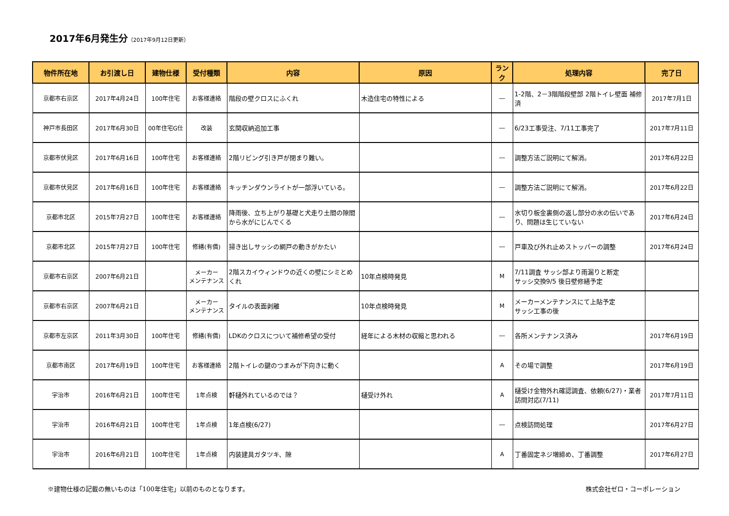2017年6月発生分（2017年9月12日更新）
| 物件所在地 | お引渡し日 | 建物仕様 | 受付種類 | 内容 | 原因 | ランク | 処理内容 | 完了日 |
| --- | --- | --- | --- | --- | --- | --- | --- | --- |
| 京都市右京区 | 2017年4月24日 | 100年住宅 | お客様連絡 | 階段の壁クロスにふくれ | 木造住宅の特性による | ― | 1-2階、2－3階階段壁部 2階トイレ壁面 補修済 | 2017年7月1日 |
| 神戸市長田区 | 2017年6月30日 | 00年住宅G仕 | 改装 | 玄関収納追加工事 | | ― | 6/23工事受注、7/11工事完了 | 2017年7月11日 |
| 京都市伏見区 | 2017年6月16日 | 100年住宅 | お客様連絡 | 2階リビング引き戸が閉まり難い。 | | ― | 調整方法ご説明にて解消。 | 2017年6月22日 |
| 京都市伏見区 | 2017年6月16日 | 100年住宅 | お客様連絡 | キッチンダウンライトが一部浮いている。 | | ― | 調整方法ご説明にて解消。 | 2017年6月22日 |
| 京都市北区 | 2015年7月27日 | 100年住宅 | お客様連絡 | 降雨後、立ち上がり基礎と犬走り土間の隙間から水がにじんでくる | | ― | 水切り板金裏側の返し部分の水の伝いであり、問題は生じていない | 2017年6月24日 |
| 京都市北区 | 2015年7月27日 | 100年住宅 | 修繕(有償) | 掃き出しサッシの網戸の動きがかたい | | ― | 戸車及び外れ止めストッパーの調整 | 2017年6月24日 |
| 京都市右京区 | 2007年6月21日 | | メーカー メンテナンス | 2階スカイウィンドウの近くの壁にシミとめくれ | 10年点検時発見 | M | 7/11調査 サッシ部より雨漏りと断定 サッシ交換9/5 後日壁修繕予定 | |
| 京都市右京区 | 2007年6月21日 | | メーカー メンテナンス | タイルの表面剥離 | 10年点検時発見 | M | メーカーメンテナンスにて上貼予定 サッシ工事の後 | |
| 京都市左京区 | 2011年3月30日 | 100年住宅 | 修繕(有償) | LDKのクロスについて補修希望の受付 | 経年による木材の収縮と思われる | ― | 各所メンテナンス済み | 2017年6月19日 |
| 京都市南区 | 2017年6月19日 | 100年住宅 | お客様連絡 | 2階トイレの鍵のつまみが下向きに動く | | A | その場で調整 | 2017年6月19日 |
| 宇治市 | 2016年6月21日 | 100年住宅 | 1年点検 | 軒樋外れているのでは？ | 樋受け外れ | A | 樋受け金物外れ確認調査、依頼(6/27)・業者訪問対応(7/11) | 2017年7月11日 |
| 宇治市 | 2016年6月21日 | 100年住宅 | 1年点検 | 1年点検(6/27) | | ― | 点検訪問処理 | 2017年6月27日 |
| 宇治市 | 2016年6月21日 | 100年住宅 | 1年点検 | 内装建具ガタツキ、隙 | | A | 丁番固定ネジ増締め、丁番調整 | 2017年6月27日 |
※建物仕様の記載の無いものは「100年住宅」以前のものとなります。 株式会社ゼロ・コーポレーション